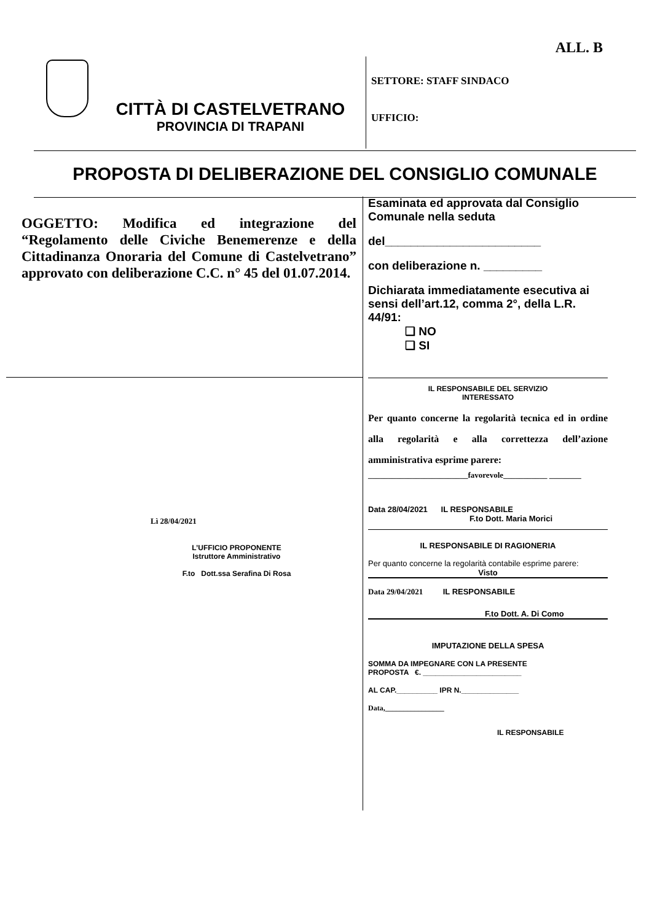ALL. B
CITTÀ DI CASTELVETRANO
PROVINCIA DI TRAPANI
SETTORE: STAFF SINDACO
UFFICIO:
PROPOSTA DI DELIBERAZIONE DEL CONSIGLIO COMUNALE
OGGETTO: Modifica ed integrazione del “Regolamento delle Civiche Benemerenze e della Cittadinanza Onoraria del Comune di Castelvetrano” approvato con deliberazione C.C. n° 45 del 01.07.2014.
Lì 28/04/2021
L’UFFICIO PROPONENTE
Istruttore Amministrativo
F.to Dott.ssa Serafina Di Rosa
Esaminata ed approvata dal Consiglio Comunale nella seduta
del________________________
con deliberazione n. _________
Dichiarata immediatamente esecutiva ai sensi dell’art.12, comma 2°, della L.R. 44/91:
❑ NO
❑ SI
IL RESPONSABILE DEL SERVIZIO
INTERESSATO
Per quanto concerne la regolarità tecnica ed in ordine alla regolarità e alla correttezza dell’azione amministrativa esprime parere:
_________________________favorevole___________ ________
Data 28/04/2021 IL RESPONSABILE
F.to Dott. Maria Morici
IL RESPONSABILE DI RAGIONERIA
Per quanto concerne la regolarità contabile esprime parere:
Visto
Data 29/04/2021 IL RESPONSABILE
F.to Dott. A. Di Como
IMPUTAZIONE DELLA SPESA
SOMMA DA IMPEGNARE CON LA PRESENTE
PROPOSTA €. ________________________
AL CAP.__________ IPR N.______________
Data,________________
IL RESPONSABILE